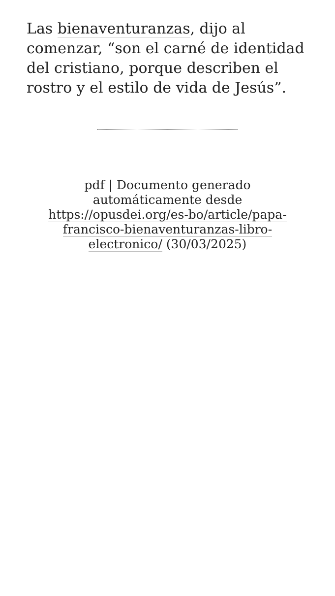Las bienaventuranzas, dijo al comenzar, “son el carné de identidad del cristiano, porque describen el rostro y el estilo de vida de Jesús”.
pdf | Documento generado automáticamente desde https://opusdei.org/es-bo/article/papa-francisco-bienaventuranzas-libro-electronico/ (30/03/2025)